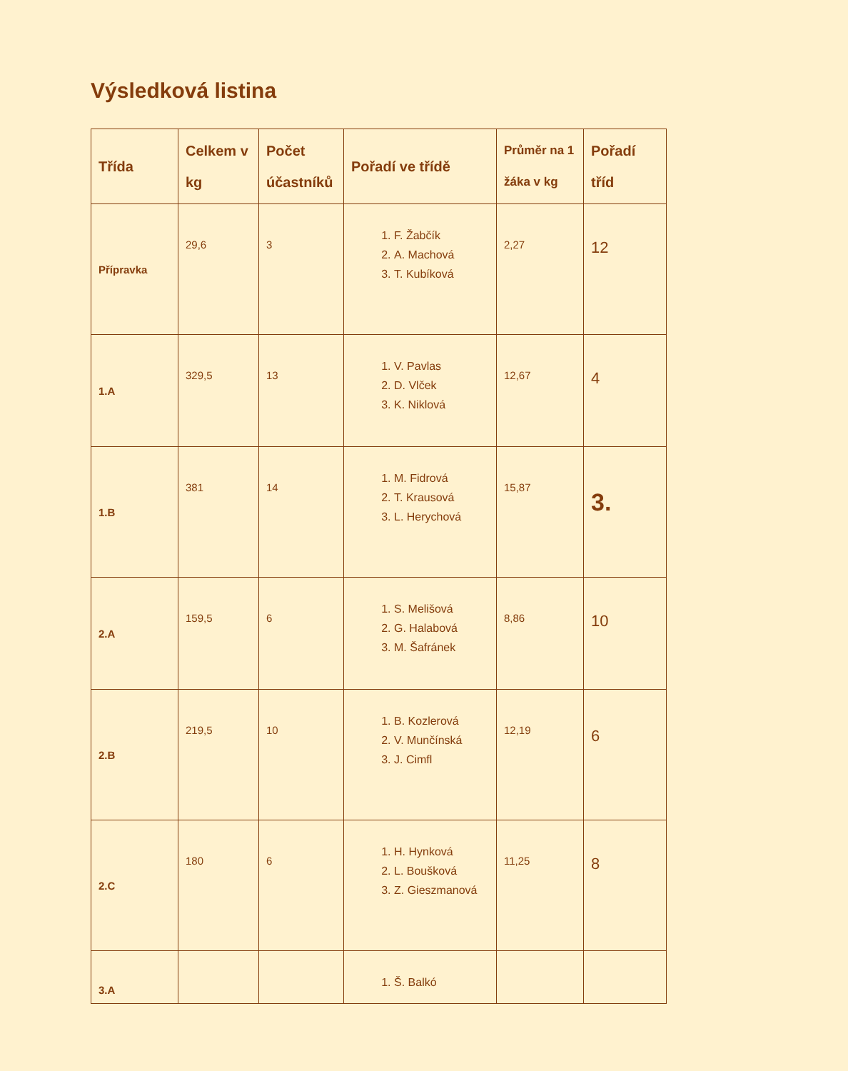Výsledková listina
| Třída | Celkem v kg | Počet účastníků | Pořadí ve třídě | Průměr na 1 žáka v kg | Pořadí tříd |
| --- | --- | --- | --- | --- | --- |
| Přípravka | 29,6 | 3 | 1. F. Žabčík 2. A. Machová 3. T. Kubíková | 2,27 | 12 |
| 1.A | 329,5 | 13 | 1. V. Pavlas 2. D. Vlček 3. K. Niklová | 12,67 | 4 |
| 1.B | 381 | 14 | 1. M. Fidrová 2. T. Krausová 3. L. Herychová | 15,87 | 3. |
| 2.A | 159,5 | 6 | 1. S. Melišová 2. G. Halabová 3. M. Šafránek | 8,86 | 10 |
| 2.B | 219,5 | 10 | 1. B. Kozlerová 2. V. Munčínská 3. J. Cimfl | 12,19 | 6 |
| 2.C | 180 | 6 | 1. H. Hynková 2. L. Boušková 3. Z. Gieszmanová | 11,25 | 8 |
| 3.A | | | 1. Š. Balkó | | |